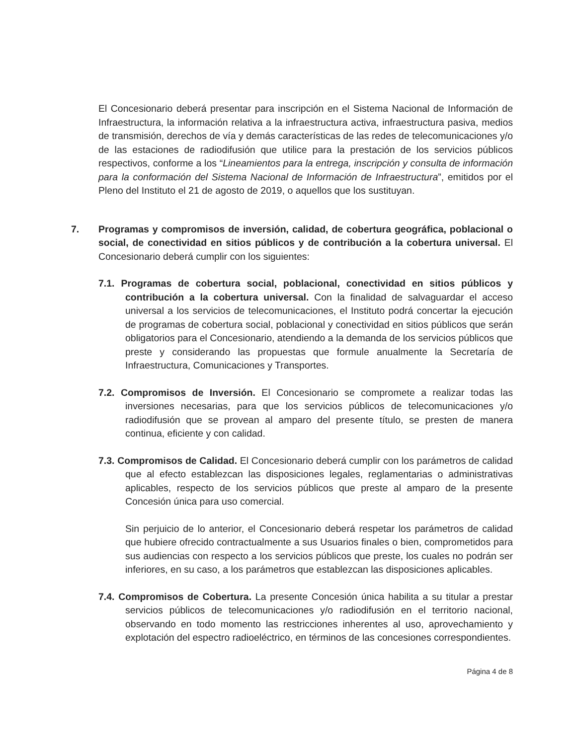El Concesionario deberá presentar para inscripción en el Sistema Nacional de Información de Infraestructura, la información relativa a la infraestructura activa, infraestructura pasiva, medios de transmisión, derechos de vía y demás características de las redes de telecomunicaciones y/o de las estaciones de radiodifusión que utilice para la prestación de los servicios públicos respectivos, conforme a los “Lineamientos para la entrega, inscripción y consulta de información para la conformación del Sistema Nacional de Información de Infraestructura”, emitidos por el Pleno del Instituto el 21 de agosto de 2019, o aquellos que los sustituyan.
7. Programas y compromisos de inversión, calidad, de cobertura geográfica, poblacional o social, de conectividad en sitios públicos y de contribución a la cobertura universal. El Concesionario deberá cumplir con los siguientes:
7.1. Programas de cobertura social, poblacional, conectividad en sitios públicos y contribución a la cobertura universal. Con la finalidad de salvaguardar el acceso universal a los servicios de telecomunicaciones, el Instituto podrá concertar la ejecución de programas de cobertura social, poblacional y conectividad en sitios públicos que serán obligatorios para el Concesionario, atendiendo a la demanda de los servicios públicos que preste y considerando las propuestas que formule anualmente la Secretaría de Infraestructura, Comunicaciones y Transportes.
7.2. Compromisos de Inversión. El Concesionario se compromete a realizar todas las inversiones necesarias, para que los servicios públicos de telecomunicaciones y/o radiodifusión que se provean al amparo del presente título, se presten de manera continua, eficiente y con calidad.
7.3. Compromisos de Calidad. El Concesionario deberá cumplir con los parámetros de calidad que al efecto establezcan las disposiciones legales, reglamentarias o administrativas aplicables, respecto de los servicios públicos que preste al amparo de la presente Concesión única para uso comercial.
Sin perjuicio de lo anterior, el Concesionario deberá respetar los parámetros de calidad que hubiere ofrecido contractualmente a sus Usuarios finales o bien, comprometidos para sus audiencias con respecto a los servicios públicos que preste, los cuales no podrán ser inferiores, en su caso, a los parámetros que establezcan las disposiciones aplicables.
7.4. Compromisos de Cobertura. La presente Concesión única habilita a su titular a prestar servicios públicos de telecomunicaciones y/o radiodifusión en el territorio nacional, observando en todo momento las restricciones inherentes al uso, aprovechamiento y explotación del espectro radioeléctrico, en términos de las concesiones correspondientes.
Página 4 de 8